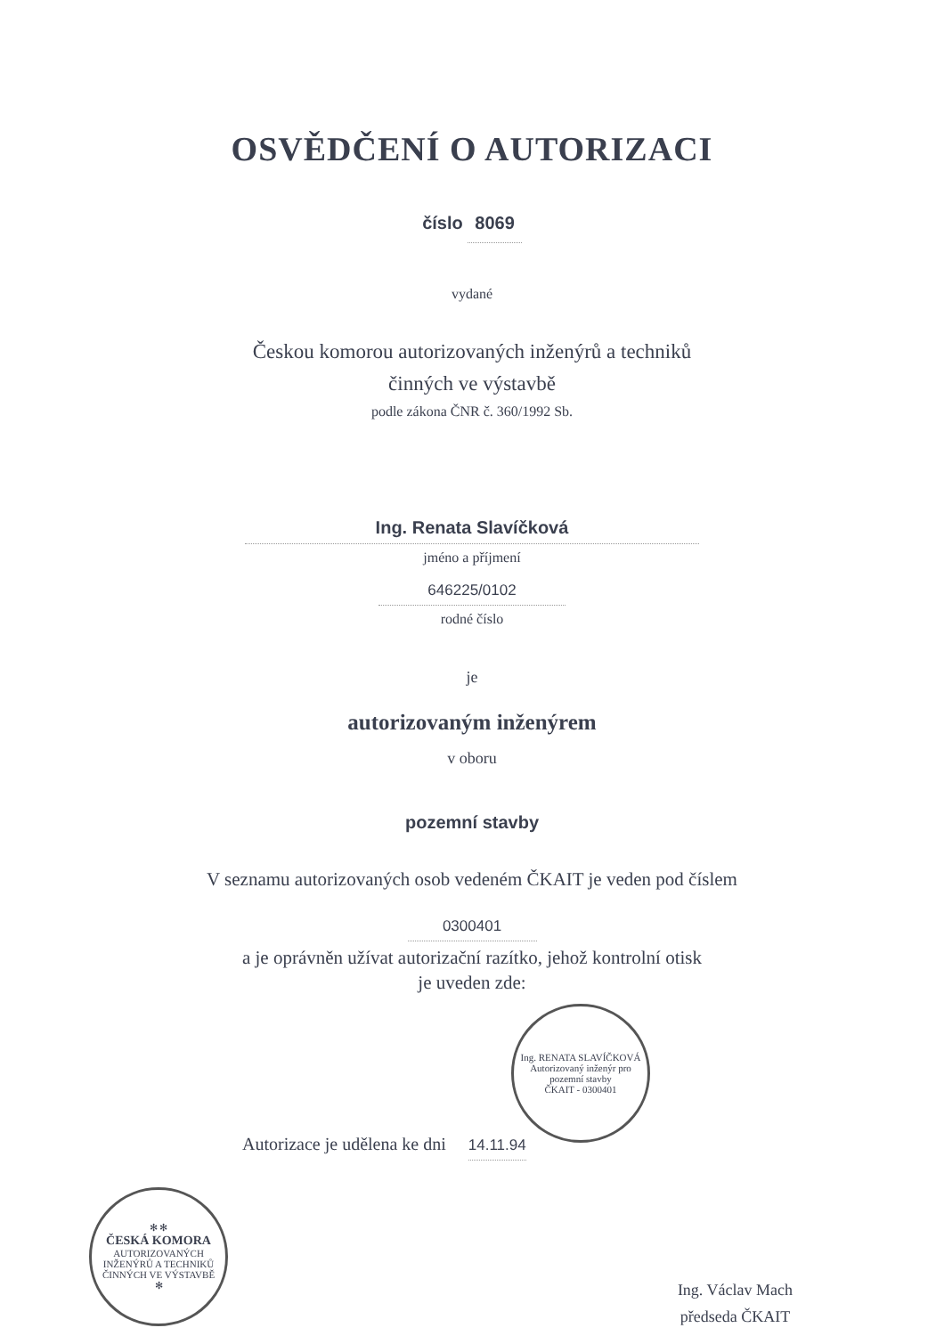OSVĚDČENÍ O AUTORIZACI
číslo 8069
vydané
Českou komorou autorizovaných inženýrů a techniků
činných ve výstavbě
podle zákona ČNR č. 360/1992 Sb.
Ing. Renata Slavíčková
jméno a příjmení
646225/0102
rodné číslo
je
autorizovaným inženýrem
v oboru
pozemní stavby
V seznamu autorizovaných osob vedeném ČKAIT je veden pod číslem
0300401
a je oprávněn užívat autorizační razítko, jehož kontrolní otisk
je uveden zde:
Ing. RENATA SLAVÍČKOVÁ
Autorizovaný inženýr pro pozemní stavby
ČKAIT - 0300401
Autorizace je udělena ke dni 14.11.94
✻ ✻
ČESKÁ KOMORA
AUTORIZOVANÝCH
INŽENÝRŮ A TECHNIKŮ
ČINNÝCH VE VÝSTAVBĚ
✻
Ing. Václav Mach
předseda ČKAIT